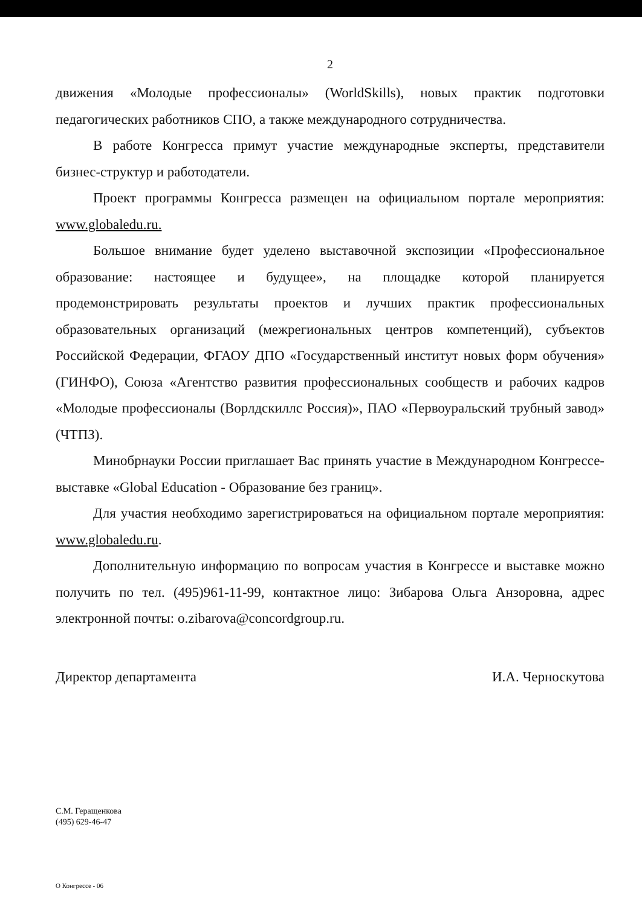2
движения «Молодые профессионалы» (WorldSkills), новых практик подготовки педагогических работников СПО, а также международного сотрудничества.
В работе Конгресса примут участие международные эксперты, представители бизнес-структур и работодатели.
Проект программы Конгресса размещен на официальном портале мероприятия: www.globaledu.ru.
Большое внимание будет уделено выставочной экспозиции «Профессиональное образование: настоящее и будущее», на площадке которой планируется продемонстрировать результаты проектов и лучших практик профессиональных образовательных организаций (межрегиональных центров компетенций), субъектов Российской Федерации, ФГАОУ ДПО «Государственный институт новых форм обучения» (ГИНФО), Союза «Агентство развития профессиональных сообществ и рабочих кадров «Молодые профессионалы (Ворлдскиллс Россия)», ПАО «Первоуральский трубный завод» (ЧТПЗ).
Минобрнауки России приглашает Вас принять участие в Международном Конгрессе-выставке «Global Education - Образование без границ».
Для участия необходимо зарегистрироваться на официальном портале мероприятия: www.globaledu.ru.
Дополнительную информацию по вопросам участия в Конгрессе и выставке можно получить по тел. (495)961-11-99, контактное лицо: Зибарова Ольга Анзоровна, адрес электронной почты: o.zibarova@concordgroup.ru.
Директор департамента И.А. Черноскутова
С.М. Геращенкова
(495) 629-46-47
О Конгрессе - 06